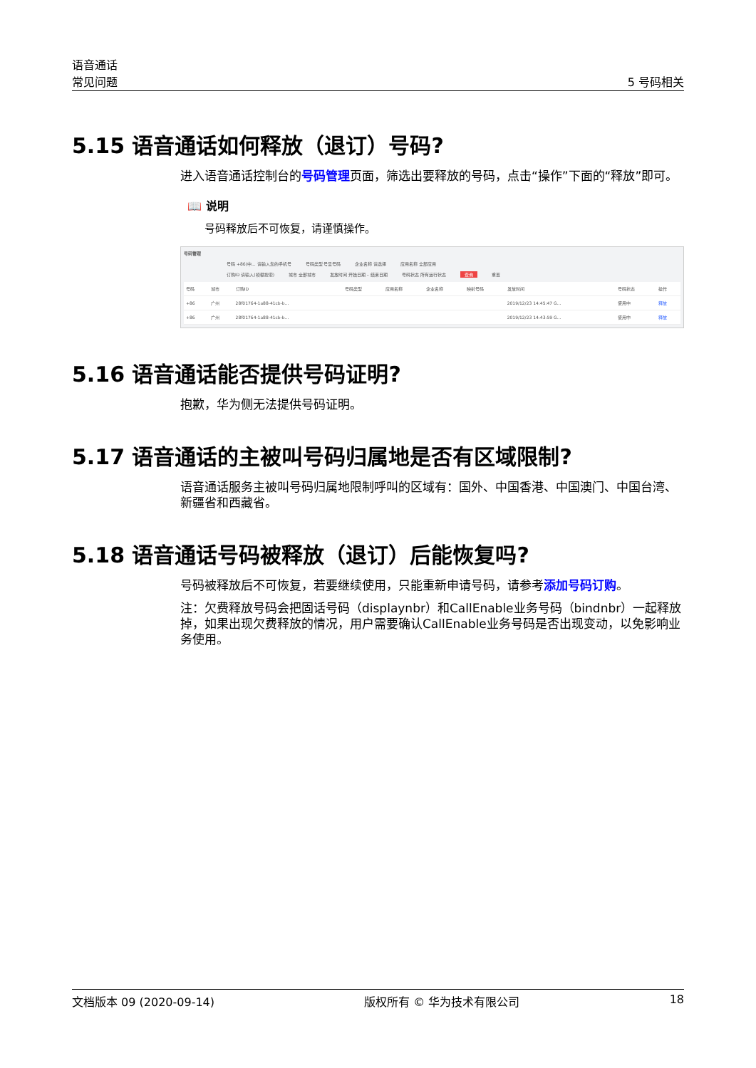语音通话
常见问题
5 号码相关
5.15 语音通话如何释放（退订）号码?
进入语音通话控制台的号码管理页面，筛选出要释放的号码，点击“操作”下面的“释放”即可。
📖 说明
号码释放后不可恢复，请谨慎操作。
号码管理
号码 +86(中... 请输入您的手机号 号码类型 号显号码 企业名称 请选择 应用名称 全部应用
订购ID 请输入(模糊搜索) 城市 全部城市 发放时间 开始日期 – 结束日期 号码状态 所有运行状态 查询 重置
| 号码 | 城市 | 订购ID | 号码类型 | 应用名称 | 企业名称 | 映射号码 | 发放时间 | 号码状态 | 操作 |
| --- | --- | --- | --- | --- | --- | --- | --- | --- | --- |
| +86 | 广州 | 28f01764-1a88-41cb-b... | | | | | 2019/12/23 14:45:47 G... | 使用中 | 释放 |
| +86 | 广州 | 28f01764-1a88-41cb-b... | | | | | 2019/12/23 14:43:59 G... | 使用中 | 释放 |
5.16 语音通话能否提供号码证明?
抱歉，华为侧无法提供号码证明。
5.17 语音通话的主被叫号码归属地是否有区域限制?
语音通话服务主被叫号码归属地限制呼叫的区域有：国外、中国香港、中国澳门、中国台湾、新疆省和西藏省。
5.18 语音通话号码被释放（退订）后能恢复吗?
号码被释放后不可恢复，若要继续使用，只能重新申请号码，请参考添加号码订购。
注：欠费释放号码会把固话号码（displaynbr）和CallEnable业务号码（bindnbr）一起释放掉，如果出现欠费释放的情况，用户需要确认CallEnable业务号码是否出现变动，以免影响业务使用。
文档版本 09 (2020-09-14) 版权所有 © 华为技术有限公司 18